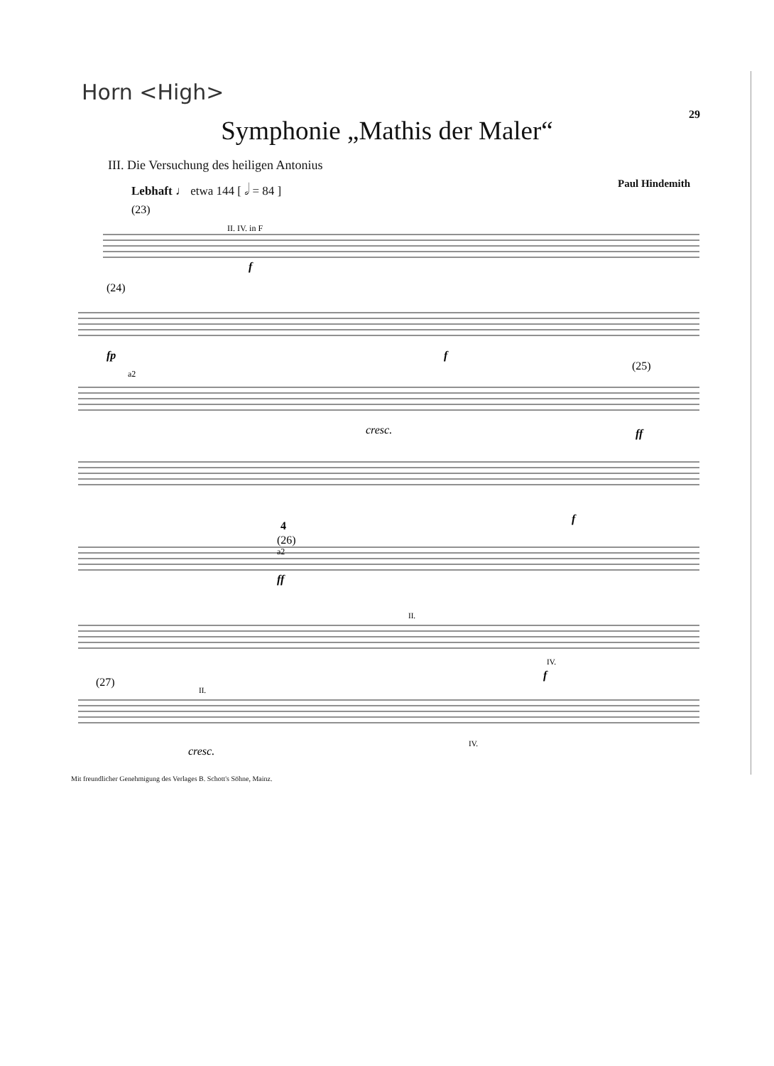Horn <High>
29
Symphonie „Mathis der Maler“
III. Die Versuchung des heiligen Antonius
Lebhaft ♩ etwa 144 [ 𝅗𝅥 = 84 ] Paul Hindemith
(23)
II. IV. in F
f
(24)
fp
f
a2
cresc.
(25)
ff
f
4
(26)
a2
ff
II.
IV.
f
(27)
II.
IV.
cresc.
Mit freundlicher Genehmigung des Verlages B. Schott's Söhne, Mainz.